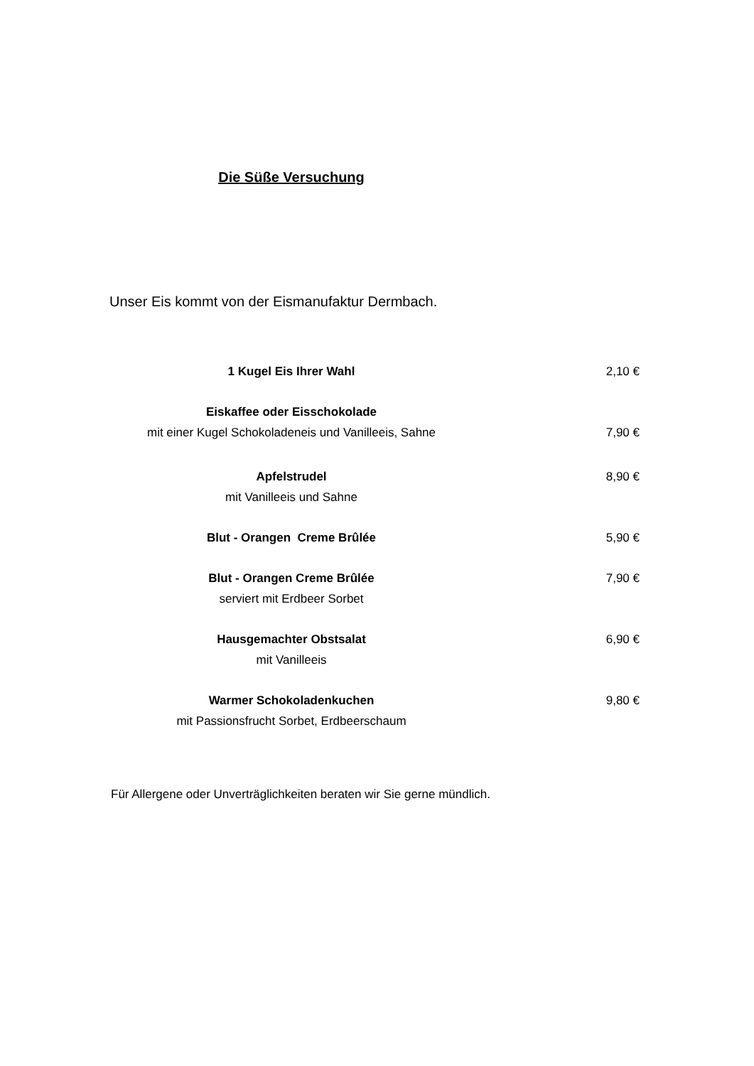Die Süße Versuchung
Unser Eis kommt von der Eismanufaktur Dermbach.
1 Kugel Eis Ihrer Wahl 2,10 €
Eiskaffee oder Eisschokolade
mit einer Kugel Schokoladeneis und Vanilleeis, Sahne
7,90 €
Apfelstrudel
mit Vanilleeis und Sahne
8,90 €
Blut - Orangen Creme Brûlée 5,90 €
Blut - Orangen Creme Brûlée
serviert mit Erdbeer Sorbet
7,90 €
Hausgemachter Obstsalat
mit Vanilleeis
6,90 €
Warmer Schokoladenkuchen
mit Passionsfrucht Sorbet, Erdbeerschaum
9,80 €
Für Allergene oder Unverträglichkeiten beraten wir Sie gerne mündlich.